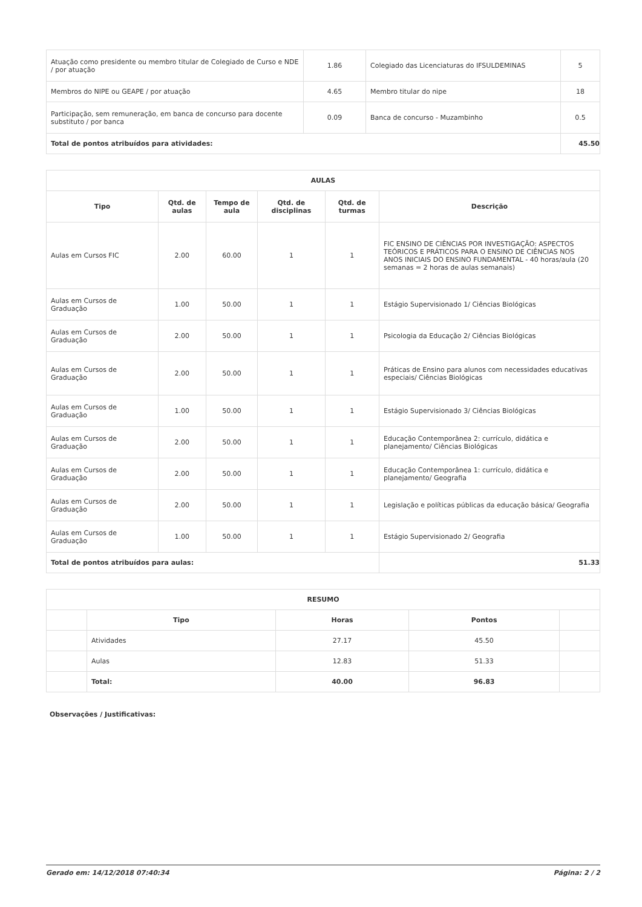| Atuação como presidente ou membro titular de Colegiado de Curso e NDE / por atuação | 1.86 | Colegiado das Licenciaturas do IFSULDEMINAS | 5 |
| Membros do NIPE ou GEAPE / por atuação | 4.65 | Membro titular do nipe | 18 |
| Participação, sem remuneração, em banca de concurso para docente substituto / por banca | 0.09 | Banca de concurso - Muzambinho | 0.5 |
| Total de pontos atribuídos para atividades: | | | 45.50 |
| AULAS | | | | | |
| --- | --- | --- | --- | --- | --- |
| Tipo | Qtd. de aulas | Tempo de aula | Qtd. de disciplinas | Qtd. de turmas | Descrição |
| Aulas em Cursos FIC | 2.00 | 60.00 | 1 | 1 | FIC ENSINO DE CIÊNCIAS POR INVESTIGAÇÃO: ASPECTOS TEÓRICOS E PRÁTICOS PARA O ENSINO DE CIÊNCIAS NOS ANOS INICIAIS DO ENSINO FUNDAMENTAL - 40 horas/aula (20 semanas = 2 horas de aulas semanais) |
| Aulas em Cursos de Graduação | 1.00 | 50.00 | 1 | 1 | Estágio Supervisionado 1/ Ciências Biológicas |
| Aulas em Cursos de Graduação | 2.00 | 50.00 | 1 | 1 | Psicologia da Educação 2/ Ciências Biológicas |
| Aulas em Cursos de Graduação | 2.00 | 50.00 | 1 | 1 | Práticas de Ensino para alunos com necessidades educativas especiais/ Ciências Biológicas |
| Aulas em Cursos de Graduação | 1.00 | 50.00 | 1 | 1 | Estágio Supervisionado 3/ Ciências Biológicas |
| Aulas em Cursos de Graduação | 2.00 | 50.00 | 1 | 1 | Educação Contemporânea 2: currículo, didática e planejamento/ Ciências Biológicas |
| Aulas em Cursos de Graduação | 2.00 | 50.00 | 1 | 1 | Educação Contemporânea 1: currículo, didática e planejamento/ Geografia |
| Aulas em Cursos de Graduação | 2.00 | 50.00 | 1 | 1 | Legislação e políticas públicas da educação básica/ Geografia |
| Aulas em Cursos de Graduação | 1.00 | 50.00 | 1 | 1 | Estágio Supervisionado 2/ Geografia |
| Total de pontos atribuídos para aulas: | | | | | 51.33 |
| RESUMO | | | | |
| --- | --- | --- | --- | --- |
| | Tipo | Horas | Pontos | |
| | Atividades | 27.17 | 45.50 | |
| | Aulas | 12.83 | 51.33 | |
| | Total: | 40.00 | 96.83 | |
Observações / Justificativas:
Gerado em: 14/12/2018 07:40:34 Página: 2 / 2